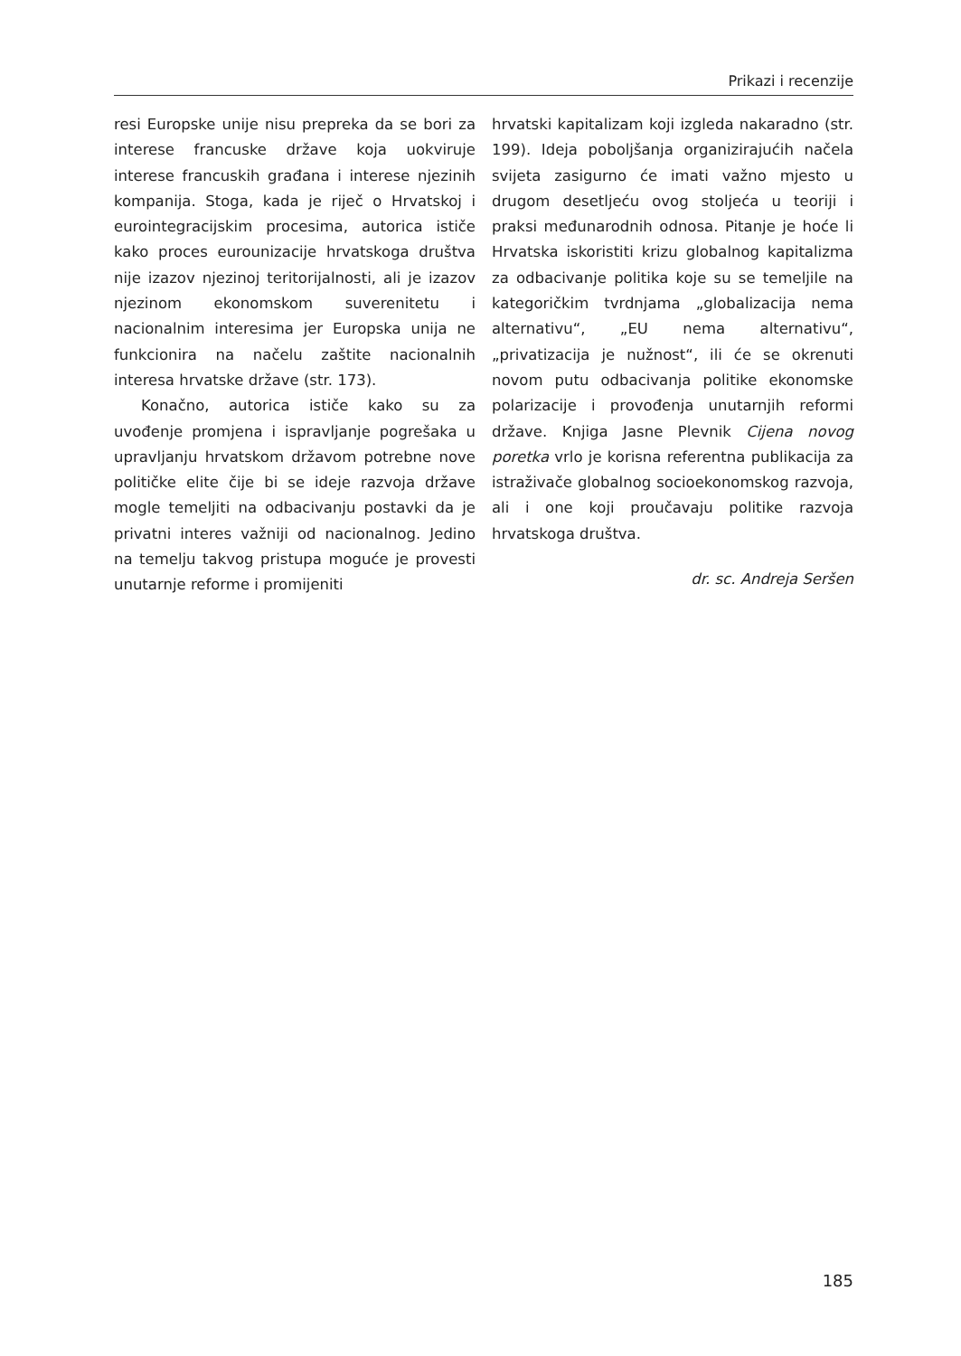Prikazi i recenzije
resi Europske unije nisu prepreka da se bori za interese francuske države koja uokviruje interese francuskih građana i interese njezinih kompanija. Stoga, kada je riječ o Hrvatskoj i eurointegracijskim procesima, autorica ističe kako proces eurounizacije hrvatskoga društva nije izazov njezinoj teritorijalnosti, ali je izazov njezinom ekonomskom suverenitetu i nacionalnim interesima jer Europska unija ne funkcionira na načelu zaštite nacionalnih interesa hrvatske države (str. 173).
Konačno, autorica ističe kako su za uvođenje promjena i ispravljanje pogrešaka u upravljanju hrvatskom državom potrebne nove političke elite čije bi se ideje razvoja države mogle temeljiti na odbacivanju postavki da je privatni interes važniji od nacionalnog. Jedino na temelju takvog pristupa moguće je provesti unutarnje reforme i promijeniti
hrvatski kapitalizam koji izgleda nakaradno (str. 199). Ideja poboljšanja organizirajućih načela svijeta zasigurno će imati važno mjesto u drugom desetljeću ovog stoljeća u teoriji i praksi međunarodnih odnosa. Pitanje je hoće li Hrvatska iskoristiti krizu globalnog kapitalizma za odbacivanje politika koje su se temeljile na kategoričkim tvrdnjama „globalizacija nema alternativu“, „EU nema alternativu“, „privatizacija je nužnost“, ili će se okrenuti novom putu odbacivanja politike ekonomske polarizacije i provođenja unutarnjih reformi države. Knjiga Jasne Plevnik Cijena novog poretka vrlo je korisna referentna publikacija za istraživače globalnog socioekonomskog razvoja, ali i one koji proučavaju politike razvoja hrvatskoga društva.
dr. sc. Andreja Seršen
185